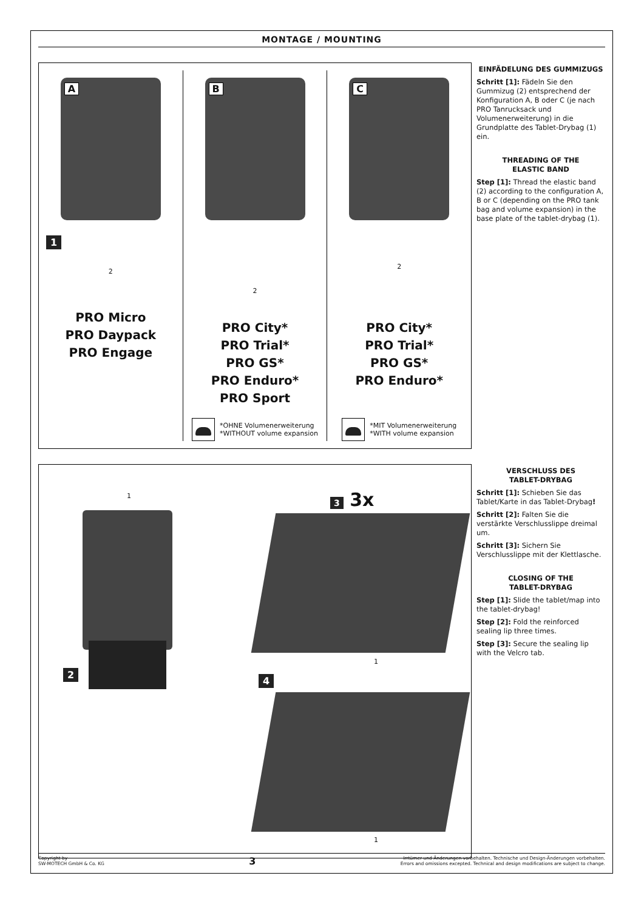MONTAGE / MOUNTING
A
1
2
PRO Micro
PRO Daypack
PRO Engage
B
2
PRO City*
PRO Trial*
PRO GS*
PRO Enduro*
PRO Sport
*OHNE Volumenerweiterung
*WITHOUT volume expansion
C
2
PRO City*
PRO Trial*
PRO GS*
PRO Enduro*
*MIT Volumenerweiterung
*WITH volume expansion
EINFÄDELUNG DES GUMMIZUGS
Schritt [1]: Fädeln Sie den Gummizug (2) entsprechend der Konfiguration A, B oder C (je nach PRO Tanrucksack und Volumenerweiterung) in die Grundplatte des Tablet-Drybag (1) ein.
THREADING OF THE
ELASTIC BAND
Step [1]: Thread the elastic band (2) according to the configuration A, B or C (depending on the PRO tank bag and volume expansion) in the base plate of the tablet-drybag (1).
1 3 3x
2
4
1
1
VERSCHLUSS DES
TABLET-DRYBAG
Schritt [1]: Schieben Sie das Tablet/Karte in das Tablet-Drybag!
Schritt [2]: Falten Sie die verstärkte Verschlusslippe dreimal um.
Schritt [3]: Sichern Sie Verschlusslippe mit der Klettlasche.
CLOSING OF THE
TABLET-DRYBAG
Step [1]: Slide the tablet/map into the tablet-drybag!
Step [2]: Fold the reinforced sealing lip three times.
Step [3]: Secure the sealing lip with the Velcro tab.
Copyright by
SW-MOTECH GmbH & Co. KG
3
Irrtümer und Änderungen vorbehalten. Technische und Design-Änderungen vorbehalten.
Errors and omissions excepted. Technical and design modifications are subject to change.